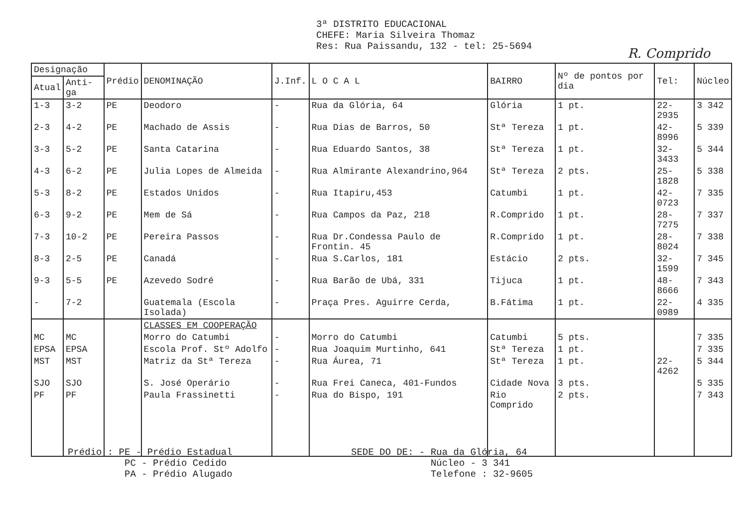3ª DISTRITO EDUCACIONAL
CHEFE: Maria Silveira Thomaz
Res: Rua Paissandu, 132 - tel: 25-5694
R. Comprido
| Designação | | Prédio | DENOMINAÇÃO | J.Inf. | L O C A L | BAIRRO | Nº de pontos por dia | Tel: | Núcleo |
| --- | --- | --- | --- | --- | --- | --- | --- | --- | --- |
| Atual | Anti-ga | | | | | | | | |
| 1-3 | 3-2 | PE | Deodoro | - | Rua da Glória, 64 | Glória | 1 pt. | 22-2935 | 3 342 |
| 2-3 | 4-2 | PE | Machado de Assis | - | Rua Dias de Barros, 50 | Stª Tereza | 1 pt. | 42-8996 | 5 339 |
| 3-3 | 5-2 | PE | Santa Catarina | - | Rua Eduardo Santos, 38 | Stª Tereza | 1 pt. | 32-3433 | 5 344 |
| 4-3 | 6-2 | PE | Julia Lopes de Almeida | - | Rua Almirante Alexandrino,964 | Stª Tereza | 2 pts. | 25-1828 | 5 338 |
| 5-3 | 8-2 | PE | Estados Unidos | - | Rua Itapiru,453 | Catumbi | 1 pt. | 42-0723 | 7 335 |
| 6-3 | 9-2 | PE | Mem de Sá | - | Rua Campos da Paz, 218 | R.Comprido | 1 pt. | 28-7275 | 7 337 |
| 7-3 | 10-2 | PE | Pereira Passos | - | Rua Dr.Condessa Paulo de Frontin. 45 | R.Comprido | 1 pt. | 28-8024 | 7 338 |
| 8-3 | 2-5 | PE | Canadá | - | Rua S.Carlos, 181 | Estácio | 2 pts. | 32-1599 | 7 345 |
| 9-3 | 5-5 | PE | Azevedo Sodré | - | Rua Barão de Ubá, 331 | Tijuca | 1 pt. | 48-8666 | 7 343 |
| - | 7-2 | | Guatemala (Escola Isolada) | - | Praça Pres. Aguirre Cerda, | B.Fátima | 1 pt. | 22-0989 | 4 335 |
| | | | CLASSES EM COOPERAÇÃO | | | | | | |
| MC | MC | | Morro do Catumbi | - | Morro do Catumbi | Catumbi | 5 pts. | | 7 335 |
| EPSA | EPSA | | Escola Prof. Stº Adolfo | - | Rua Joaquim Murtinho, 641 | Stª Tereza | 1 pt. | | 7 335 |
| MST | MST | | Matriz da Stª Tereza | - | Rua Áurea, 71 | Stª Tereza | 1 pt. | 22-4262 | 5 344 |
| SJO | SJO | | S. José Operário | - | Rua Frei Caneca, 401-Fundos | Cidade Nova | 3 pts. | | 5 335 |
| PF | PF | | Paula Frassinetti | - | Rua do Bispo, 191 | Rio Comprido | 2 pts. | | 7 343 |
Prédio : PE - Prédio Estadual
PC - Prédio Cedido
PA - Prédio Alugado
SEDE DO DE: - Rua da Glória, 64
Núcleo - 3 341
Telefone : 32-9605